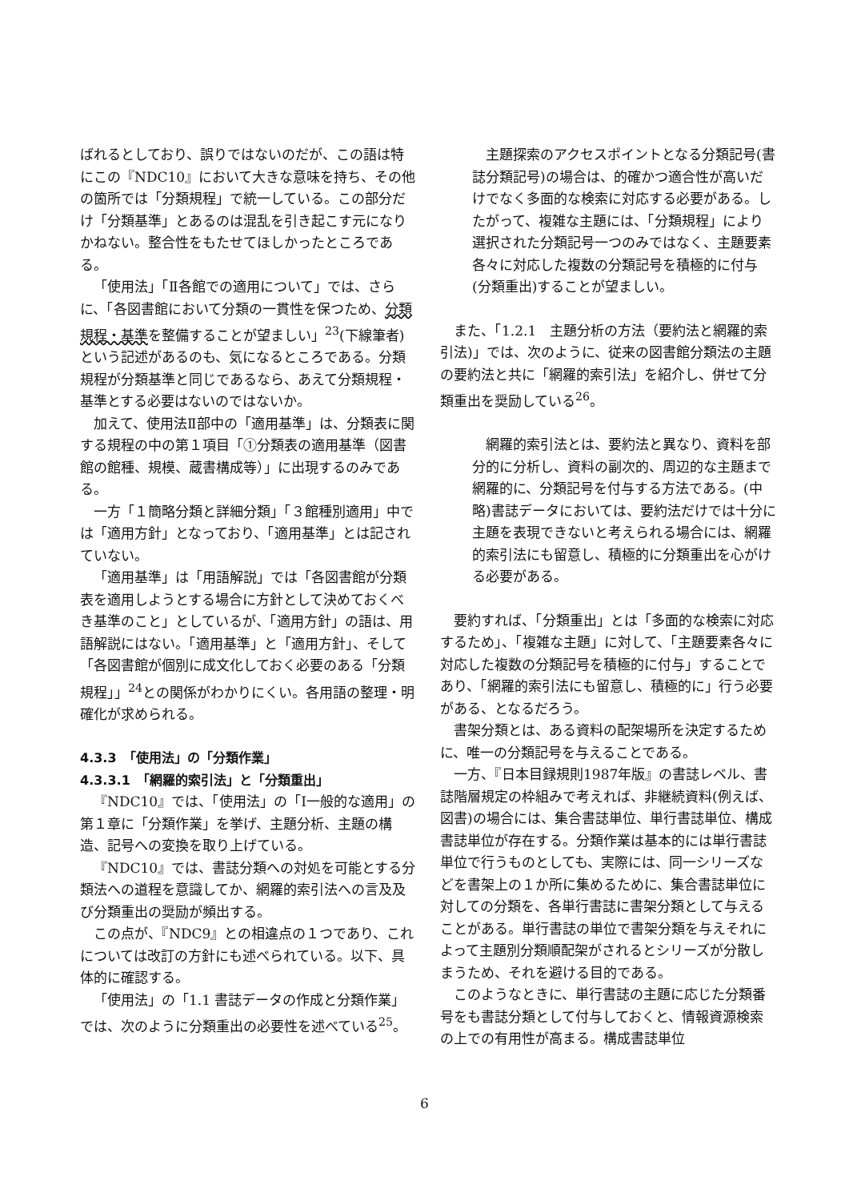ばれるとしており、誤りではないのだが、この語は特にこの『NDC10』において大きな意味を持ち、その他の箇所では「分類規程」で統一している。この部分だけ「分類基準」とあるのは混乱を引き起こす元になりかねない。整合性をもたせてほしかったところである。
「使用法」「Ⅱ各館での適用について」では、さらに、「各図書館において分類の一貫性を保つため、分類規程・基準を整備することが望ましい」<sup>23</sup>(下線筆者)という記述があるのも、気になるところである。分類規程が分類基準と同じであるなら、あえて分類規程・基準とする必要はないのではないか。
加えて、使用法Ⅱ部中の「適用基準」は、分類表に関する規程の中の第１項目「①分類表の適用基準（図書館の館種、規模、蔵書構成等）」に出現するのみである。
一方「１簡略分類と詳細分類」「３館種別適用」中では「適用方針」となっており、「適用基準」とは記されていない。
「適用基準」は「用語解説」では「各図書館が分類表を適用しようとする場合に方針として決めておくべき基準のこと」としているが、「適用方針」の語は、用語解説にはない。「適用基準」と「適用方針」、そして「各図書館が個別に成文化しておく必要のある「分類規程」」<sup>24</sup>との関係がわかりにくい。各用語の整理・明確化が求められる。
4.3.3　「使用法」の「分類作業」
4.3.3.1　「網羅的索引法」と「分類重出」
『NDC10』では、「使用法」の「Ⅰ一般的な適用」の第１章に「分類作業」を挙げ、主題分析、主題の構造、記号への変換を取り上げている。
『NDC10』では、書誌分類への対処を可能とする分類法への道程を意識してか、網羅的索引法への言及及び分類重出の奨励が頻出する。
この点が、『NDC9』との相違点の１つであり、これについては改訂の方針にも述べられている。以下、具体的に確認する。
「使用法」の「1.1 書誌データの作成と分類作業」では、次のように分類重出の必要性を述べている<sup>25</sup>。
主題探索のアクセスポイントとなる分類記号(書誌分類記号)の場合は、的確かつ適合性が高いだけでなく多面的な検索に対応する必要がある。したがって、複雑な主題には、「分類規程」により選択された分類記号一つのみではなく、主題要素各々に対応した複数の分類記号を積極的に付与(分類重出)することが望ましい。
また、「1.2.1　主題分析の方法（要約法と網羅的索引法)」では、次のように、従来の図書館分類法の主題の要約法と共に「網羅的索引法」を紹介し、併せて分類重出を奨励している<sup>26</sup>。
網羅的索引法とは、要約法と異なり、資料を部分的に分析し、資料の副次的、周辺的な主題まで網羅的に、分類記号を付与する方法である。(中略)書誌データにおいては、要約法だけでは十分に主題を表現できないと考えられる場合には、網羅的索引法にも留意し、積極的に分類重出を心がける必要がある。
要約すれば、「分類重出」とは「多面的な検索に対応するため」、「複雑な主題」に対して、「主題要素各々に対応した複数の分類記号を積極的に付与」することであり、「網羅的索引法にも留意し、積極的に」行う必要がある、となるだろう。
書架分類とは、ある資料の配架場所を決定するために、唯一の分類記号を与えることである。
一方、『日本目録規則1987年版』の書誌レベル、書誌階層規定の枠組みで考えれば、非継続資料(例えば、図書)の場合には、集合書誌単位、単行書誌単位、構成書誌単位が存在する。分類作業は基本的には単行書誌単位で行うものとしても、実際には、同一シリーズなどを書架上の１か所に集めるために、集合書誌単位に対しての分類を、各単行書誌に書架分類として与えることがある。単行書誌の単位で書架分類を与えそれによって主題別分類順配架がされるとシリーズが分散しまうため、それを避ける目的である。
このようなときに、単行書誌の主題に応じた分類番号をも書誌分類として付与しておくと、情報資源検索の上での有用性が高まる。構成書誌単位
6